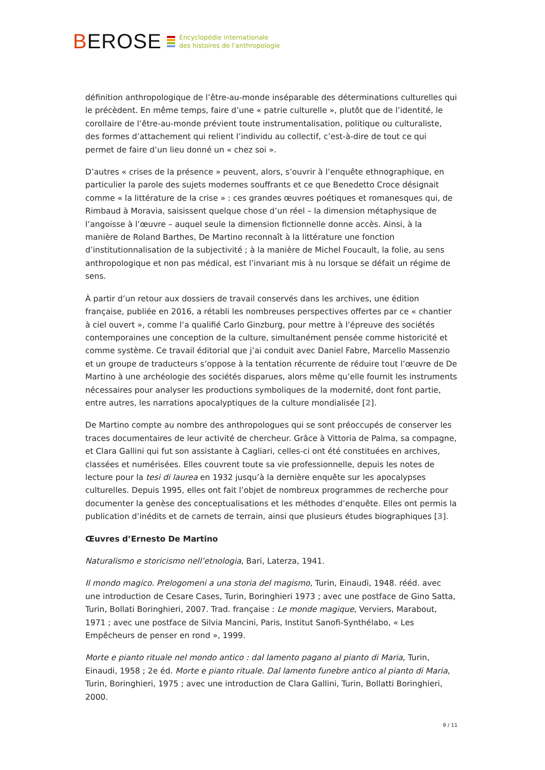BEROSE
Encyclopédie internationale
des histoires de l'anthropologie
définition anthropologique de l’être-au-monde inséparable des déterminations culturelles qui le précèdent. En même temps, faire d’une « patrie culturelle », plutôt que de l’identité, le corollaire de l’être-au-monde prévient toute instrumentalisation, politique ou culturaliste, des formes d’attachement qui relient l’individu au collectif, c’est-à-dire de tout ce qui permet de faire d’un lieu donné un « chez soi ».
D’autres « crises de la présence » peuvent, alors, s’ouvrir à l’enquête ethnographique, en particulier la parole des sujets modernes souffrants et ce que Benedetto Croce désignait comme « la littérature de la crise » : ces grandes œuvres poétiques et romanesques qui, de Rimbaud à Moravia, saisissent quelque chose d’un réel – la dimension métaphysique de l’angoisse à l’œuvre – auquel seule la dimension fictionnelle donne accès. Ainsi, à la manière de Roland Barthes, De Martino reconnaît à la littérature une fonction d’institutionnalisation de la subjectivité ; à la manière de Michel Foucault, la folie, au sens anthropologique et non pas médical, est l’invariant mis à nu lorsque se défait un régime de sens.
À partir d’un retour aux dossiers de travail conservés dans les archives, une édition française, publiée en 2016, a rétabli les nombreuses perspectives offertes par ce « chantier à ciel ouvert », comme l’a qualifié Carlo Ginzburg, pour mettre à l’épreuve des sociétés contemporaines une conception de la culture, simultanément pensée comme historicité et comme système. Ce travail éditorial que j’ai conduit avec Daniel Fabre, Marcello Massenzio et un groupe de traducteurs s’oppose à la tentation récurrente de réduire tout l’œuvre de De Martino à une archéologie des sociétés disparues, alors même qu’elle fournit les instruments nécessaires pour analyser les productions symboliques de la modernité, dont font partie, entre autres, les narrations apocalyptiques de la culture mondialisée [2].
De Martino compte au nombre des anthropologues qui se sont préoccupés de conserver les traces documentaires de leur activité de chercheur. Grâce à Vittoria de Palma, sa compagne, et Clara Gallini qui fut son assistante à Cagliari, celles-ci ont été constituées en archives, classées et numérisées. Elles couvrent toute sa vie professionnelle, depuis les notes de lecture pour la tesi di laurea en 1932 jusqu’à la dernière enquête sur les apocalypses culturelles. Depuis 1995, elles ont fait l’objet de nombreux programmes de recherche pour documenter la genèse des conceptualisations et les méthodes d’enquête. Elles ont permis la publication d’inédits et de carnets de terrain, ainsi que plusieurs études biographiques [3].
Œuvres d’Ernesto De Martino
Naturalismo e storicismo nell’etnologia, Bari, Laterza, 1941.
Il mondo magico. Prelogomeni a una storia del magismo, Turin, Einaudi, 1948. rééd. avec une introduction de Cesare Cases, Turin, Boringhieri 1973 ; avec une postface de Gino Satta, Turin, Bollati Boringhieri, 2007. Trad. française : Le monde magique, Verviers, Marabout, 1971 ; avec une postface de Silvia Mancini, Paris, Institut Sanofi-Synthélabo, « Les Empêcheurs de penser en rond », 1999.
Morte e pianto rituale nel mondo antico : dal lamento pagano al pianto di Maria, Turin, Einaudi, 1958 ; 2e éd. Morte e pianto rituale. Dal lamento funebre antico al pianto di Maria, Turin, Boringhieri, 1975 ; avec une introduction de Clara Gallini, Turin, Bollatti Boringhieri, 2000.
9 / 11